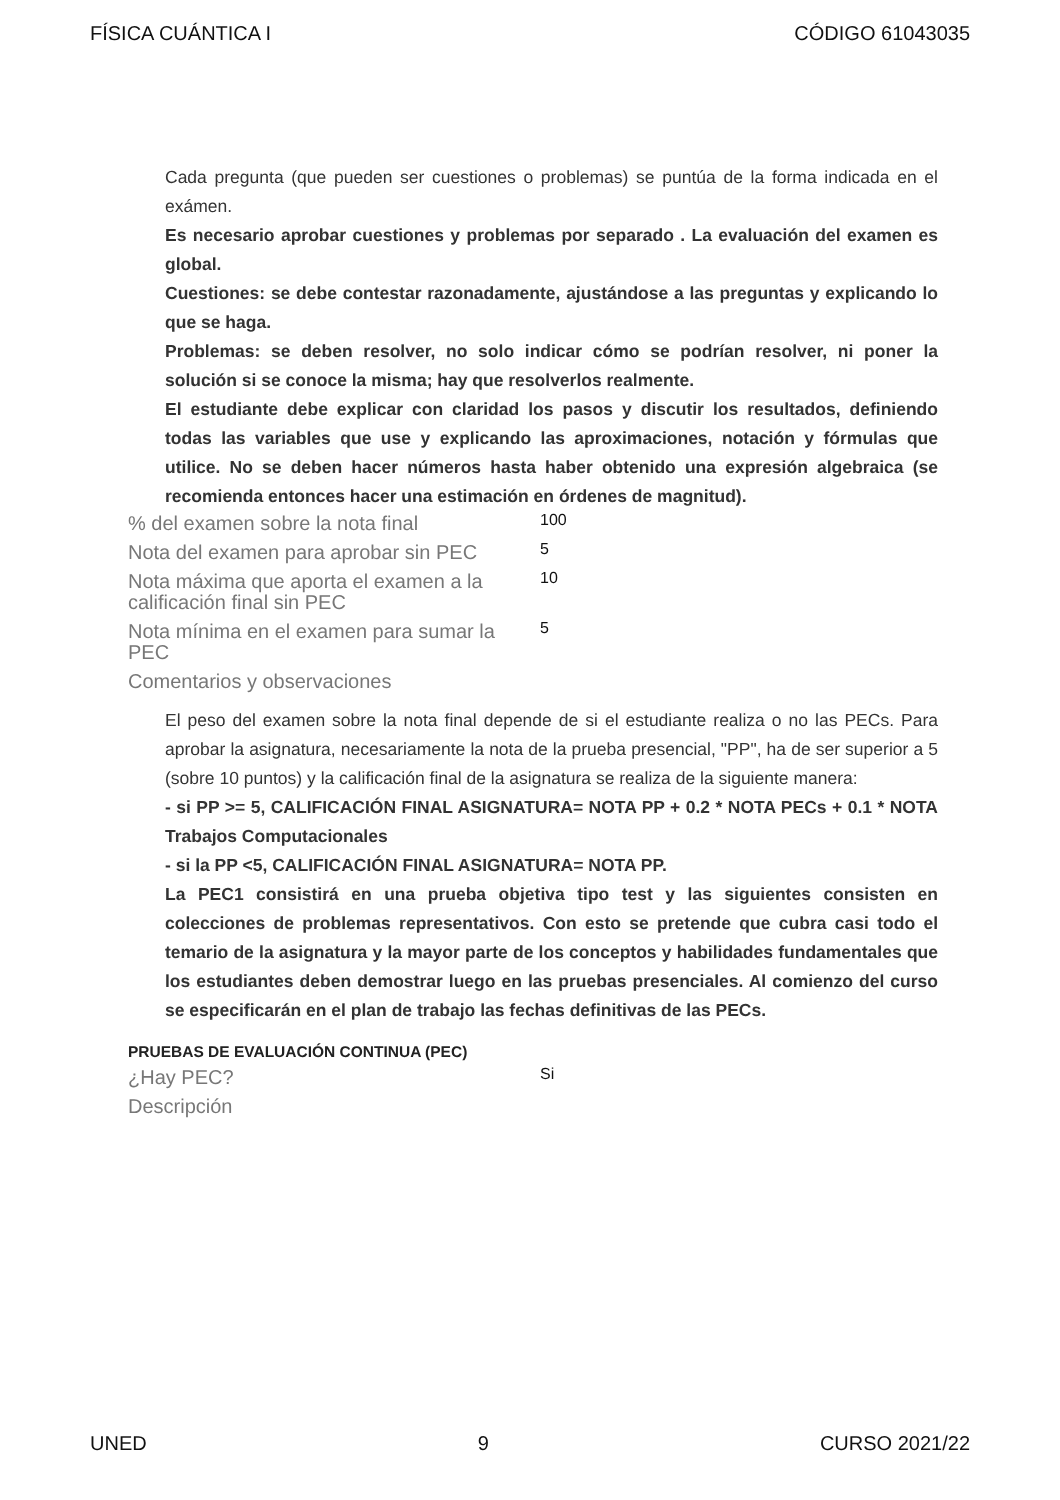FÍSICA CUÁNTICA I CÓDIGO 61043035
Cada pregunta (que pueden ser cuestiones o problemas) se puntúa de la forma indicada en el exámen.
Es necesario aprobar cuestiones y problemas por separado . La evaluación del examen es global.
Cuestiones: se debe contestar razonadamente, ajustándose a las preguntas y explicando lo que se haga.
Problemas: se deben resolver, no solo indicar cómo se podrían resolver, ni poner la solución si se conoce la misma; hay que resolverlos realmente.
El estudiante debe explicar con claridad los pasos y discutir los resultados, definiendo todas las variables que use y explicando las aproximaciones, notación y fórmulas que utilice. No se deben hacer números hasta haber obtenido una expresión algebraica (se recomienda entonces hacer una estimación en órdenes de magnitud).
| % del examen sobre la nota final | 100 |
| Nota del examen para aprobar sin PEC | 5 |
| Nota máxima que aporta el examen a la calificación final sin PEC | 10 |
| Nota mínima en el examen para sumar la PEC | 5 |
| Comentarios y observaciones | |
El peso del examen sobre la nota final depende de si el estudiante realiza o no las PECs. Para aprobar la asignatura, necesariamente la nota de la prueba presencial, "PP", ha de ser superior a 5 (sobre 10 puntos) y la calificación final de la asignatura se realiza de la siguiente manera:
- si PP >= 5, CALIFICACIÓN FINAL ASIGNATURA= NOTA PP + 0.2 * NOTA PECs + 0.1 * NOTA Trabajos Computacionales
- si la PP <5, CALIFICACIÓN FINAL ASIGNATURA= NOTA PP.
La PEC1 consistirá en una prueba objetiva tipo test y las siguientes consisten en colecciones de problemas representativos. Con esto se pretende que cubra casi todo el temario de la asignatura y la mayor parte de los conceptos y habilidades fundamentales que los estudiantes deben demostrar luego en las pruebas presenciales. Al comienzo del curso se especificarán en el plan de trabajo las fechas definitivas de las PECs.
PRUEBAS DE EVALUACIÓN CONTINUA (PEC)
| ¿Hay PEC? | Si |
| Descripción | |
UNED 9 CURSO 2021/22